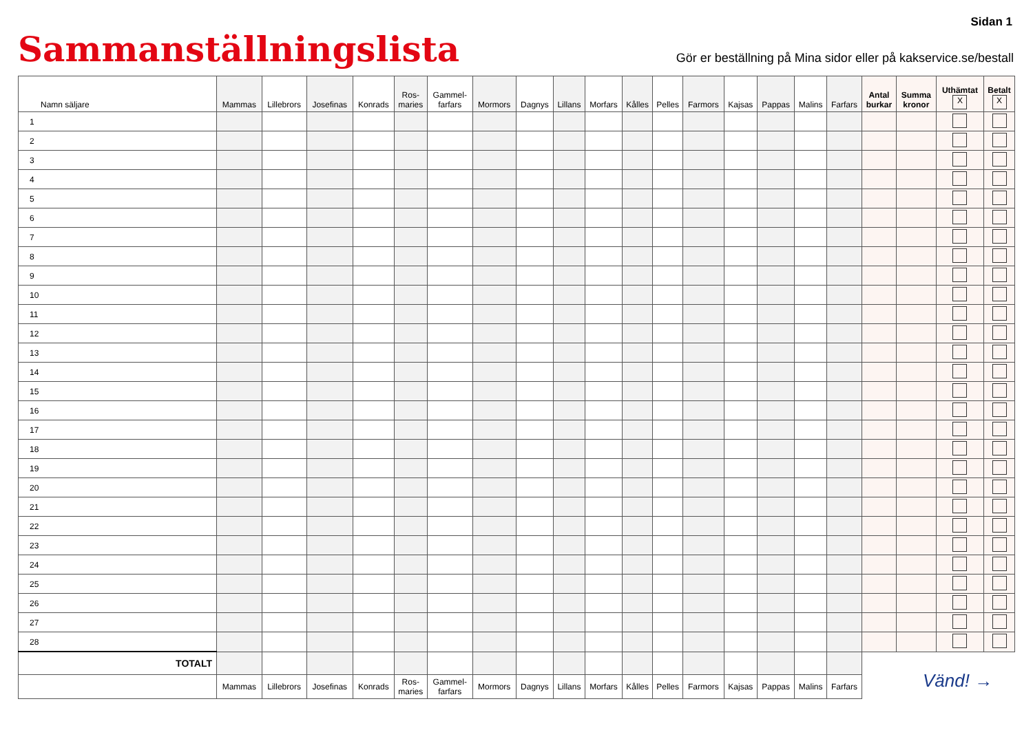Sidan 1
Sammanställningslista
Gör er beställning på Mina sidor eller på kakservice.se/bestall
| Namn säljare | Mammas | Lillebrors | Josefinas | Konrads | Ros- maries | Gammel- farfars | Mormors | Dagnys | Lillans | Morfars | Kålles | Pelles | Farmors | Kajsas | Pappas | Malins | Farfars | Antal burkar | Summa kronor | Uthämtat X | Betalt X |
| --- | --- | --- | --- | --- | --- | --- | --- | --- | --- | --- | --- | --- | --- | --- | --- | --- | --- | --- | --- | --- | --- |
| 1 | | | | | | | | | | | | | | | | | | | | | |
| 2 | | | | | | | | | | | | | | | | | | | | | |
| 3 | | | | | | | | | | | | | | | | | | | | | |
| 4 | | | | | | | | | | | | | | | | | | | | | |
| 5 | | | | | | | | | | | | | | | | | | | | | |
| 6 | | | | | | | | | | | | | | | | | | | | | |
| 7 | | | | | | | | | | | | | | | | | | | | | |
| 8 | | | | | | | | | | | | | | | | | | | | | |
| 9 | | | | | | | | | | | | | | | | | | | | | |
| 10 | | | | | | | | | | | | | | | | | | | | | |
| 11 | | | | | | | | | | | | | | | | | | | | | |
| 12 | | | | | | | | | | | | | | | | | | | | | |
| 13 | | | | | | | | | | | | | | | | | | | | | |
| 14 | | | | | | | | | | | | | | | | | | | | | |
| 15 | | | | | | | | | | | | | | | | | | | | | |
| 16 | | | | | | | | | | | | | | | | | | | | | |
| 17 | | | | | | | | | | | | | | | | | | | | | |
| 18 | | | | | | | | | | | | | | | | | | | | | |
| 19 | | | | | | | | | | | | | | | | | | | | | |
| 20 | | | | | | | | | | | | | | | | | | | | | |
| 21 | | | | | | | | | | | | | | | | | | | | | |
| 22 | | | | | | | | | | | | | | | | | | | | | |
| 23 | | | | | | | | | | | | | | | | | | | | | |
| 24 | | | | | | | | | | | | | | | | | | | | | |
| 25 | | | | | | | | | | | | | | | | | | | | | |
| 26 | | | | | | | | | | | | | | | | | | | | | |
| 27 | | | | | | | | | | | | | | | | | | | | | |
| 28 | | | | | | | | | | | | | | | | | | | | | |
| TOTALT | | | | | | | | | | | | | | | | | | | | | |
| | Mammas | Lillebrors | Josefinas | Konrads | Ros- maries | Gammel- farfars | Mormors | Dagnys | Lillans | Morfars | Kålles | Pelles | Farmors | Kajsas | Pappas | Malins | Farfars | | | | |
Vänd! →